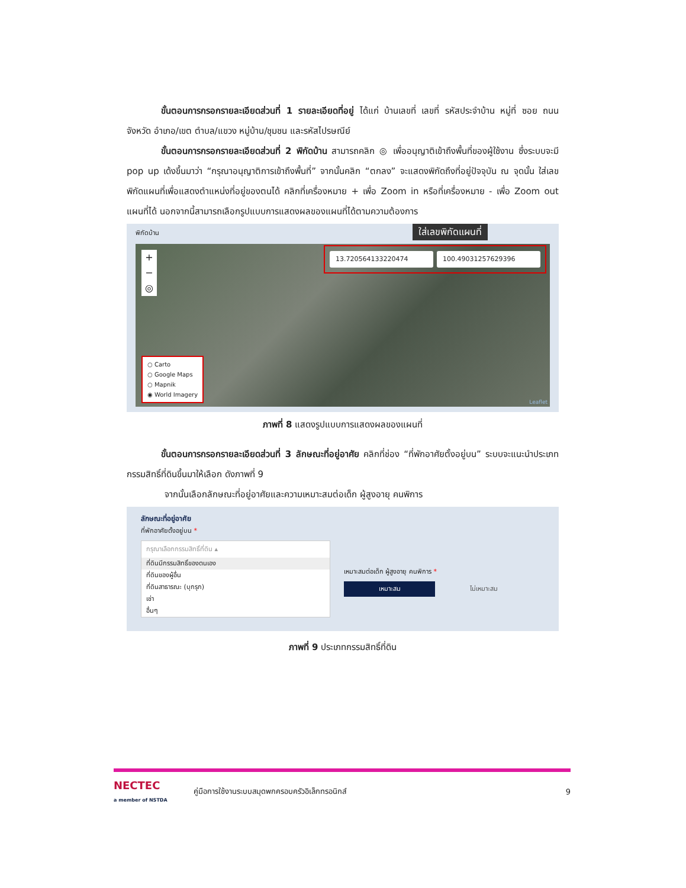ขั้นตอนการกรอกรายละเอียดส่วนที่ 1 รายละเอียดที่อยู่ ได้แก่ บ้านเลขที่ เลขที่ รหัสประจำบ้าน หมู่ที่ ซอย ถนน จังหวัด อำเภอ/เขต ตำบล/แขวง หมู่บ้าน/ชุมชน และรหัสไปรษณีย์
ขั้นตอนการกรอกรายละเอียดส่วนที่ 2 พิกัดบ้าน สามารถคลิก ◎ เพื่ออนุญาติเข้าถึงพื้นที่ของผู้ใช้งาน ซึ่งระบบจะมี pop up เด้งขึ้นมาว่า “กรุณาอนุญาติการเข้าถึงพื้นที่” จากนั้นคลิก “ตกลง” จะแสดงพิกัดถึงที่อยู่ปัจจุบัน ณ จุดนั้น ใส่เลขพิกัดแผนที่เพื่อแสดงตำแหน่งที่อยู่ของตนได้ คลิกที่เครื่องหมาย + เพื่อ Zoom in หรือที่เครื่องหมาย - เพื่อ Zoom out แผนที่ได้ นอกจากนี้สามารถเลือกรูปแบบการแสดงผลของแผนที่ได้ตามความต้องการ
พิกัดบ้าน
ใส่เลขพิกัดแผนที่
+
−
◎
13.720564133220474 100.49031257629396
○ Carto
○ Google Maps
○ Mapnik
◉ World Imagery
Leaflet
ภาพที่ 8 แสดงรูปแบบการแสดงผลของแผนที่
ขั้นตอนการกรอกรายละเอียดส่วนที่ 3 ลักษณะที่อยู่อาศัย คลิกที่ช่อง “ที่พักอาศัยตั้งอยู่บน” ระบบจะแนะนำประเภทกรรมสิทธิ์ที่ดินขึ้นมาให้เลือก ดังภาพที่ 9
จากนั้นเลือกลักษณะที่อยู่อาศัยและความเหมาะสมต่อเด็ก ผู้สูงอายุ คนพิการ
ลักษณะที่อยู่อาศัย
ที่พักอาศัยตั้งอยู่บน *
กรุณาเลือกกรรมสิทธิ์ที่ดิน ▴
ที่ดินมีกรรมสิทธิ์ของตนเอง
ที่ดินของผู้อื่น
ที่ดินสาธารณะ (บุกรุก)
เช่า
อื่นๆ
เหมาะสมต่อเด็ก ผู้สูงอายุ คนพิการ *
เหมาะสม ไม่เหมาะสม
ภาพที่ 9 ประเภทกรรมสิทธิ์ที่ดิน
NECTEC
a member of NSTDA
คู่มือการใช้งานระบบสมุดพกครอบครัวอิเล็กทรอนิกส์
9